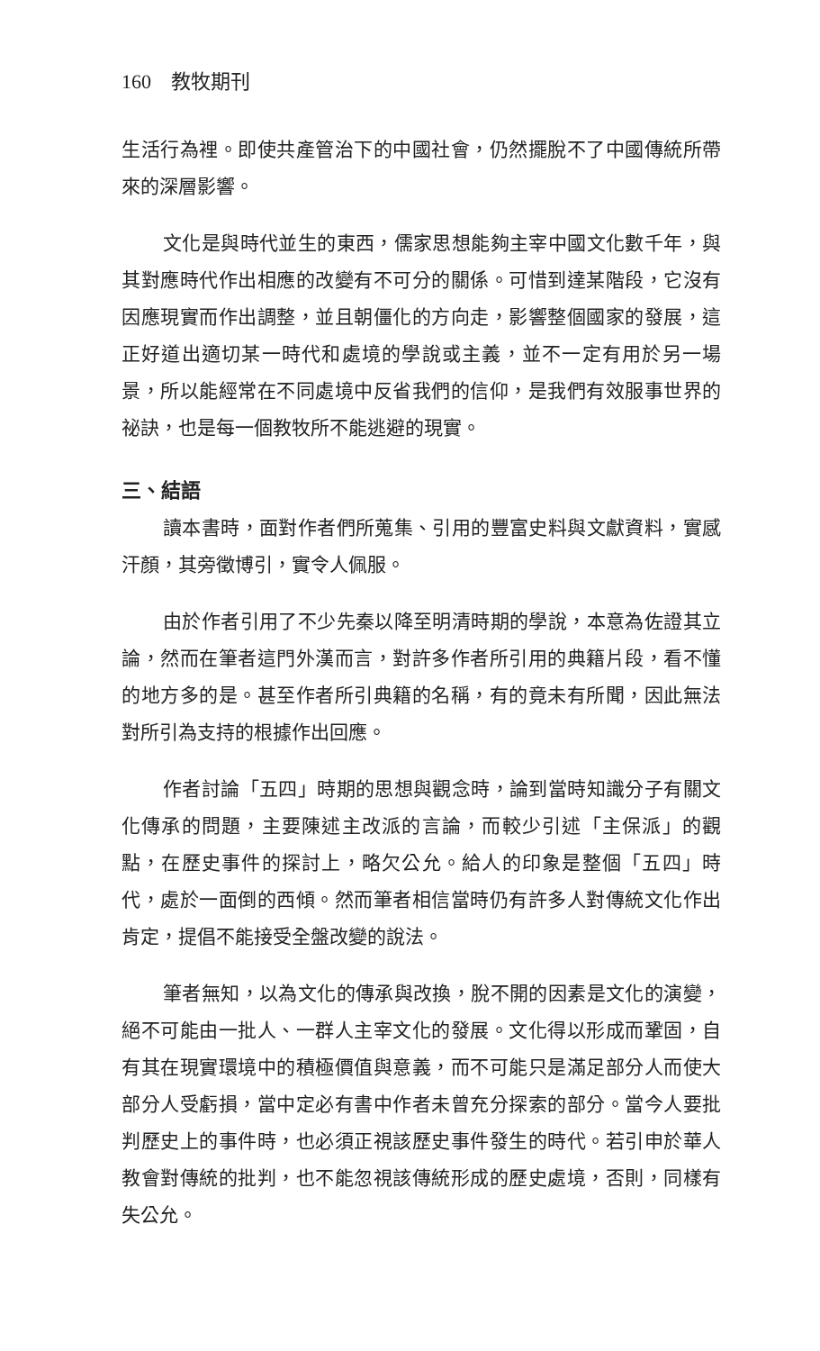160　教牧期刊
生活行為裡。即使共產管治下的中國社會，仍然擺脫不了中國傳統所帶來的深層影響。
文化是與時代並生的東西，儒家思想能夠主宰中國文化數千年，與其對應時代作出相應的改變有不可分的關係。可惜到達某階段，它沒有因應現實而作出調整，並且朝僵化的方向走，影響整個國家的發展，這正好道出適切某一時代和處境的學說或主義，並不一定有用於另一場景，所以能經常在不同處境中反省我們的信仰，是我們有效服事世界的祕訣，也是每一個教牧所不能逃避的現實。
三、結語
讀本書時，面對作者們所蒐集、引用的豐富史料與文獻資料，實感汗顏，其旁徵博引，實令人佩服。
由於作者引用了不少先秦以降至明清時期的學說，本意為佐證其立論，然而在筆者這門外漢而言，對許多作者所引用的典籍片段，看不懂的地方多的是。甚至作者所引典籍的名稱，有的竟未有所聞，因此無法對所引為支持的根據作出回應。
作者討論「五四」時期的思想與觀念時，論到當時知識分子有關文化傳承的問題，主要陳述主改派的言論，而較少引述「主保派」的觀點，在歷史事件的探討上，略欠公允。給人的印象是整個「五四」時代，處於一面倒的西傾。然而筆者相信當時仍有許多人對傳統文化作出肯定，提倡不能接受全盤改變的說法。
筆者無知，以為文化的傳承與改換，脫不開的因素是文化的演變，絕不可能由一批人、一群人主宰文化的發展。文化得以形成而鞏固，自有其在現實環境中的積極價值與意義，而不可能只是滿足部分人而使大部分人受虧損，當中定必有書中作者未曾充分探索的部分。當今人要批判歷史上的事件時，也必須正視該歷史事件發生的時代。若引申於華人教會對傳統的批判，也不能忽視該傳統形成的歷史處境，否則，同樣有失公允。